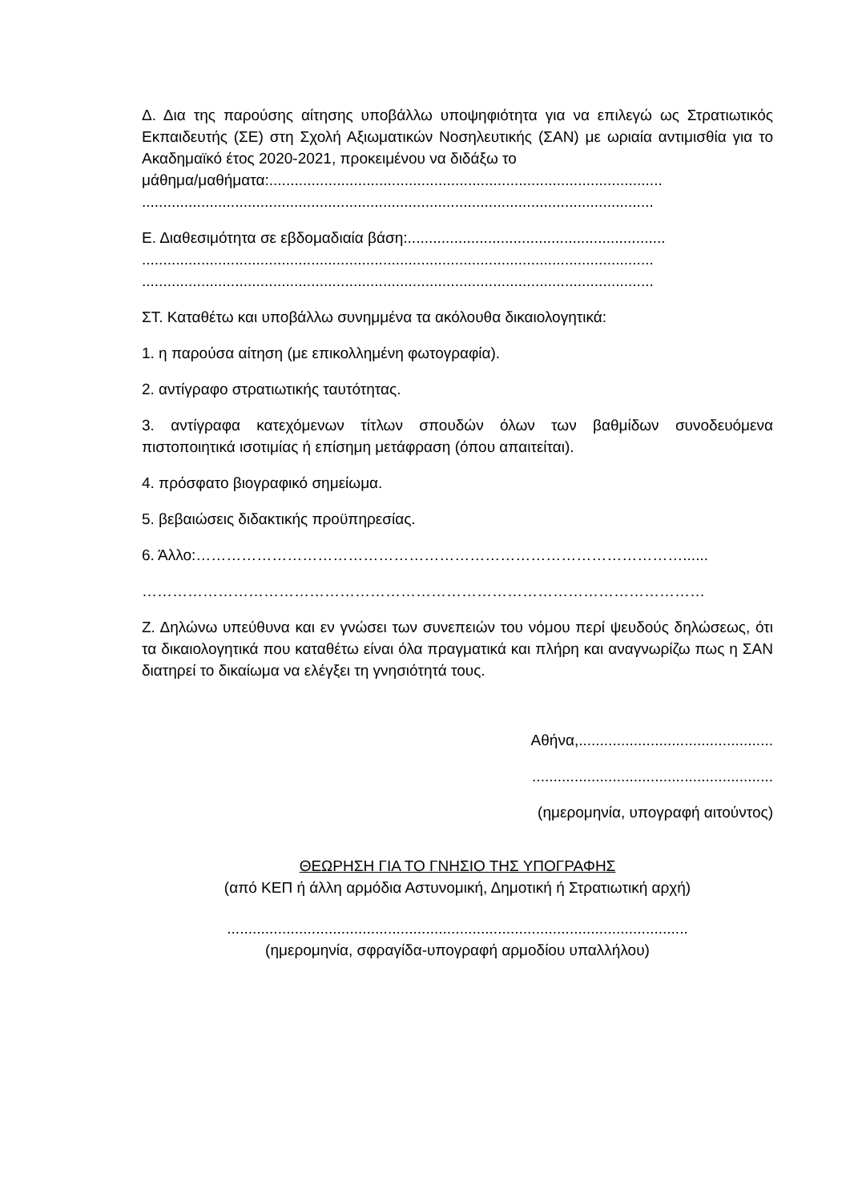Δ. Δια της παρούσης αίτησης υποβάλλω υποψηφιότητα για να επιλεγώ ως Στρατιωτικός Εκπαιδευτής (ΣΕ) στη Σχολή Αξιωματικών Νοσηλευτικής (ΣΑΝ) με ωριαία αντιμισθία για το Ακαδημαϊκό έτος 2020-2021, προκειμένου να διδάξω το
μάθημα/μαθήματα:.............................................................................................
.........................................................................................................................
Ε. Διαθεσιμότητα σε εβδομαδιαία βάση:.............................................................
.........................................................................................................................
.........................................................................................................................
ΣΤ. Καταθέτω και υποβάλλω συνημμένα τα ακόλουθα δικαιολογητικά:
1. η παρούσα αίτηση (με επικολλημένη φωτογραφία).
2. αντίγραφο στρατιωτικής ταυτότητας.
3. αντίγραφα κατεχόμενων τίτλων σπουδών όλων των βαθμίδων συνοδευόμενα πιστοποιητικά ισοτιμίας ή επίσημη μετάφραση (όπου απαιτείται).
4. πρόσφατο βιογραφικό σημείωμα.
5. βεβαιώσεις διδακτικής προϋπηρεσίας.
6. Άλλο:……………………………………………………………………………………......
…………………………………………………………………………………………………
Ζ. Δηλώνω υπεύθυνα και εν γνώσει των συνεπειών του νόμου περί ψευδούς δηλώσεως, ότι τα δικαιολογητικά που καταθέτω είναι όλα πραγματικά και πλήρη και αναγνωρίζω πως η ΣΑΝ διατηρεί το δικαίωμα να ελέγξει τη γνησιότητά τους.
Αθήνα,..............................................
.........................................................
(ημερομηνία, υπογραφή αιτούντος)
ΘΕΩΡΗΣΗ ΓΙΑ ΤΟ ΓΝΗΣΙΟ ΤΗΣ ΥΠΟΓΡΑΦΗΣ
(από ΚΕΠ ή άλλη αρμόδια Αστυνομική, Δημοτική ή Στρατιωτική αρχή)
.............................................................................................................
(ημερομηνία, σφραγίδα-υπογραφή αρμοδίου υπαλλήλου)